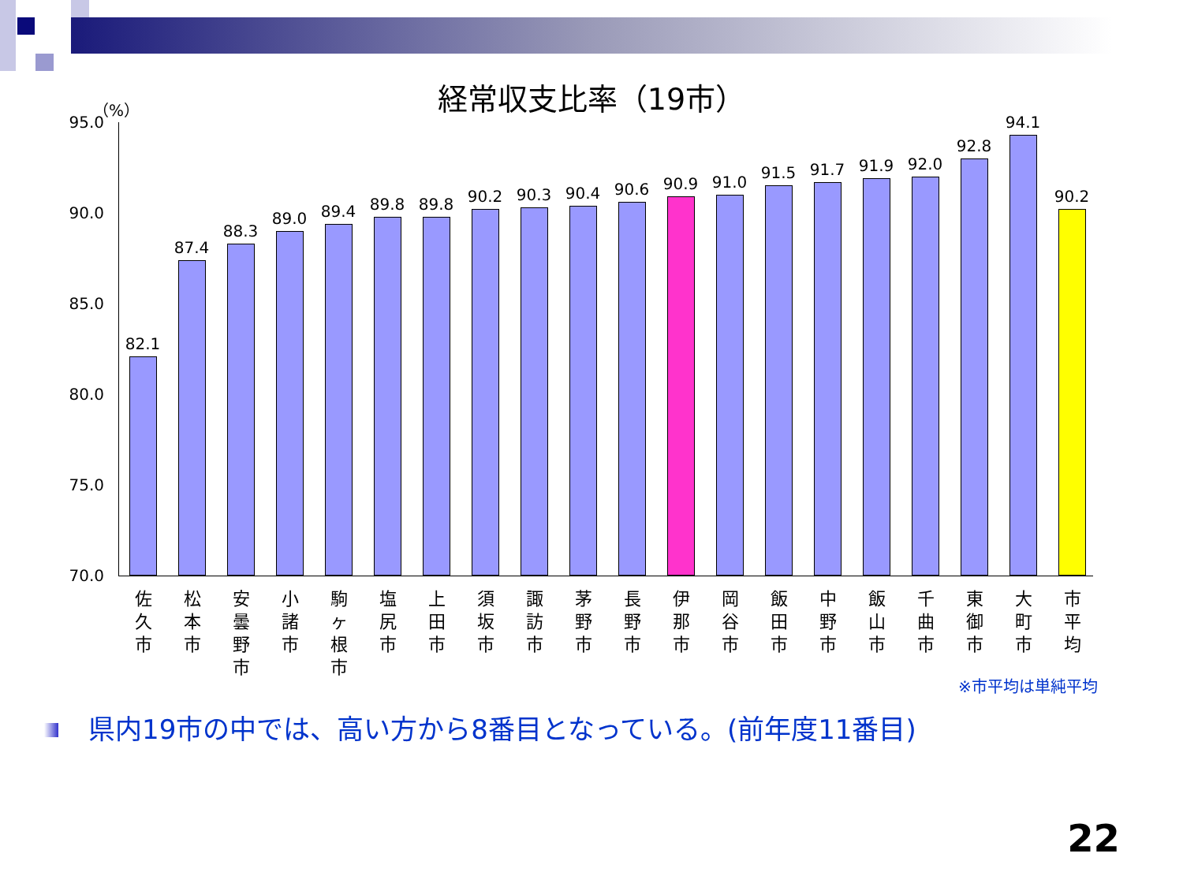経常収支比率（19市） （%）
95.0
90.0
85.0
80.0
75.0
70.0
82.1
87.4
88.3
89.0 89.4 89.8 89.8 90.2 90.3 90.4 90.6 90.9 91.0
91.5 91.7 91.9 92.0
92.8
94.1
90.2
佐
久
市
松
本
市
安
曇
野
市
小
諸
市
駒
ヶ
根
市
塩
尻
市
上
田
市
須
坂
市
諏
訪
市
茅
野
市
長
野
市
伊
那
市
岡
谷
市
飯
田
市
中
野
市
飯
山
市
千
曲
市
東
御
市
大
町
市
市
平
均
※市平均は単純平均
県内19市の中では、高い方から8番目となっている。(前年度11番目)
22